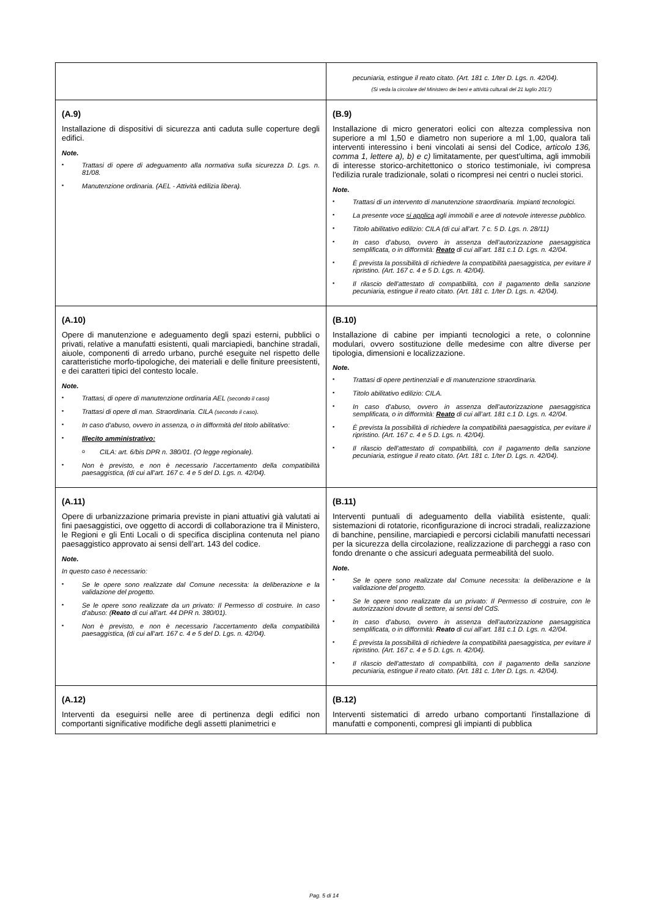| | pecuniaria, estingue il reato citato. (Art. 181 c. 1/ter D. Lgs. n. 42/04). (Si veda la circolare del Ministero dei beni e attività culturali del 21 luglio 2017) |
| (A.9) Installazione di dispositivi di sicurezza anti caduta sulle coperture degli edifici. Note. ▪ Trattasi di opere di adeguamento alla normativa sulla sicurezza D. Lgs. n. 81/08. ▪ Manutenzione ordinaria. (AEL - Attività edilizia libera). | (B.9) Installazione di micro generatori eolici con altezza complessiva non superiore a ml 1,50 e diametro non superiore a ml 1,00, qualora tali interventi interessino i beni vincolati ai sensi del Codice, articolo 136, comma 1, lettere a), b) e c) limitatamente, per quest'ultima, agli immobili di interesse storico-architettonico o storico testimoniale, ivi compresa l'edilizia rurale tradizionale, solati o ricompresi nei centri o nuclei storici. Note. ▪ Trattasi di un intervento di manutenzione straordinaria. Impianti tecnologici. ▪ La presente voce si applica agli immobili e aree di notevole interesse pubblico. ▪ Titolo abilitativo edilizio: CILA (di cui all’art. 7 c. 5 D. Lgs. n. 28/11) ▪ In caso d’abuso, ovvero in assenza dell’autorizzazione paesaggistica semplificata, o in difformità: Reato di cui all’art. 181 c.1 D. Lgs. n. 42/04. ▪ È prevista la possibilità di richiedere la compatibilità paesaggistica, per evitare il ripristino. (Art. 167 c. 4 e 5 D. Lgs. n. 42/04). ▪ Il rilascio dell’attestato di compatibilità, con il pagamento della sanzione pecuniaria, estingue il reato citato. (Art. 181 c. 1/ter D. Lgs. n. 42/04). |
| (A.10) Opere di manutenzione e adeguamento degli spazi esterni, pubblici o privati, relative a manufatti esistenti, quali marciapiedi, banchine stradali, aiuole, componenti di arredo urbano, purché eseguite nel rispetto delle caratteristiche morfo-tipologiche, dei materiali e delle finiture preesistenti, e dei caratteri tipici del contesto locale. Note. ▪ Trattasi, di opere di manutenzione ordinaria AEL (secondo il caso) ▪ Trattasi di opere di man. Straordinaria. CILA (secondo il caso) . ▪ In caso d’abuso, ovvero in assenza, o in difformità del titolo abilitativo: ▪ Illecito amministrativo: o CILA: art. 6/bis DPR n. 380/01. (O legge regionale). ▪ Non è previsto, e non è necessario l’accertamento della compatibilità paesaggistica, (di cui all’art. 167 c. 4 e 5 del D. Lgs. n. 42/04). | (B.10) Installazione di cabine per impianti tecnologici a rete, o colonnine modulari, ovvero sostituzione delle medesime con altre diverse per tipologia, dimensioni e localizzazione. Note. ▪ Trattasi di opere pertinenziali e di manutenzione straordinaria. ▪ Titolo abilitativo edilizio: CILA. ▪ In caso d’abuso, ovvero in assenza dell’autorizzazione paesaggistica semplificata, o in difformità: Reato di cui all’art. 181 c.1 D. Lgs. n. 42/04. ▪ È prevista la possibilità di richiedere la compatibilità paesaggistica, per evitare il ripristino. (Art. 167 c. 4 e 5 D. Lgs. n. 42/04). ▪ Il rilascio dell’attestato di compatibilità, con il pagamento della sanzione pecuniaria, estingue il reato citato. (Art. 181 c. 1/ter D. Lgs. n. 42/04). |
| (A.11) Opere di urbanizzazione primaria previste in piani attuativi già valutati ai fini paesaggistici, ove oggetto di accordi di collaborazione tra il Ministero, le Regioni e gli Enti Locali o di specifica disciplina contenuta nel piano paesaggistico approvato ai sensi dell’art. 143 del codice. Note. In questo caso è necessario: ▪ Se le opere sono realizzate dal Comune necessita: la deliberazione e la validazione del progetto. ▪ Se le opere sono realizzate da un privato: Il Permesso di costruire. In caso d’abuso: ( Reato di cui all’art. 44 DPR n. 380/01). ▪ Non è previsto, e non è necessario l’accertamento della compatibilità paesaggistica, (di cui all’art. 167 c. 4 e 5 del D. Lgs. n. 42/04). | (B.11) Interventi puntuali di adeguamento della viabilità esistente, quali: sistemazioni di rotatorie, riconfigurazione di incroci stradali, realizzazione di banchine, pensiline, marciapiedi e percorsi ciclabili manufatti necessari per la sicurezza della circolazione, realizzazione di parcheggi a raso con fondo drenante o che assicuri adeguata permeabilità del suolo. Note. ▪ Se le opere sono realizzate dal Comune necessita: la deliberazione e la validazione del progetto. ▪ Se le opere sono realizzate da un privato: Il Permesso di costruire, con le autorizzazioni dovute di settore, ai sensi del CdS. ▪ In caso d’abuso, ovvero in assenza dell’autorizzazione paesaggistica semplificata, o in difformità: Reato di cui all’art. 181 c.1 D. Lgs. n. 42/04. ▪ È prevista la possibilità di richiedere la compatibilità paesaggistica, per evitare il ripristino. (Art. 167 c. 4 e 5 D. Lgs. n. 42/04). ▪ Il rilascio dell’attestato di compatibilità, con il pagamento della sanzione pecuniaria, estingue il reato citato. (Art. 181 c. 1/ter D. Lgs. n. 42/04). |
| (A.12) Interventi da eseguirsi nelle aree di pertinenza degli edifici non comportanti significative modifiche degli assetti planimetrici e | (B.12) Interventi sistematici di arredo urbano comportanti l'installazione di manufatti e componenti, compresi gli impianti di pubblica |
Pag. 5 di 14